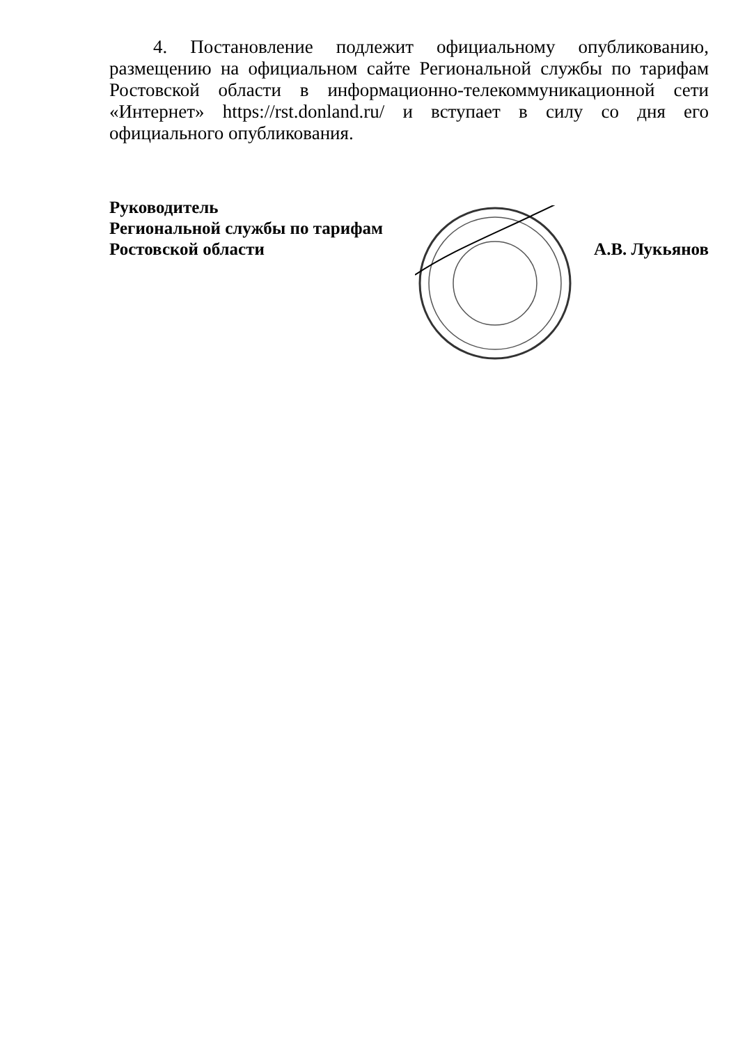4. Постановление подлежит официальному опубликованию, размещению на официальном сайте Региональной службы по тарифам Ростовской области в информационно-телекоммуникационной сети «Интернет» https://rst.donland.ru/ и вступает в силу со дня его официального опубликования.
Руководитель
Региональной службы по тарифам
Ростовской области
А.В. Лукьянов